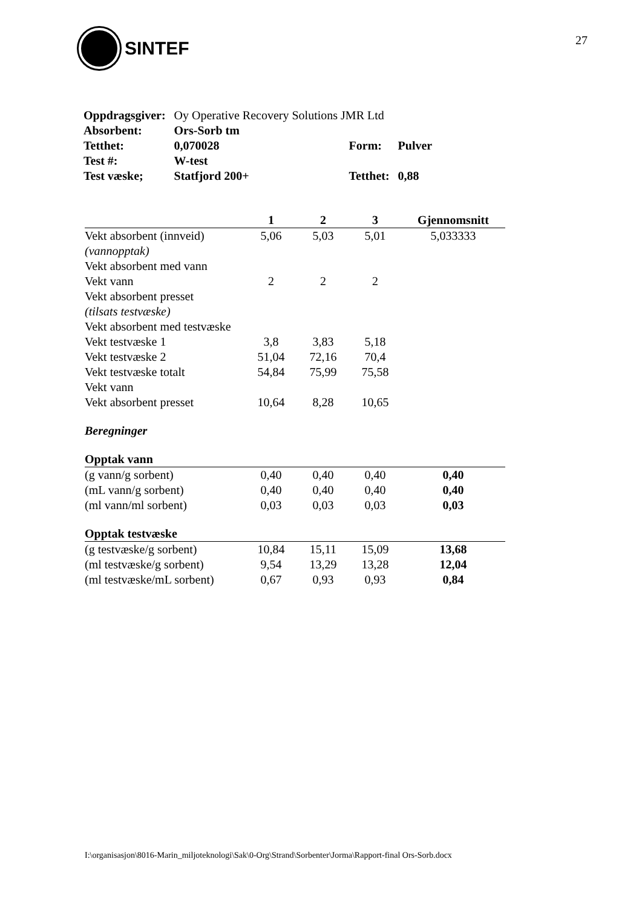SINTEF
27
| Oppdragsgiver: | Oy Operative Recovery Solutions JMR Ltd | | |
| Absorbent: | Ors-Sorb tm | | |
| Tetthet: | 0,070028 | Form: | Pulver |
| Test #: | W-test | | |
| Test væske; | Statfjord 200+ | Tetthet: | 0,88 |
| | 1 | 2 | 3 | Gjennomsnitt |
| --- | --- | --- | --- | --- |
| Vekt absorbent (innveid) | 5,06 | 5,03 | 5,01 | 5,033333 |
| (vannopptak) | | | | |
| Vekt absorbent med vann | | | | |
| Vekt vann | 2 | 2 | 2 | |
| Vekt absorbent presset | | | | |
| (tilsats testvæske) | | | | |
| Vekt absorbent med testvæske | | | | |
| Vekt testvæske 1 | 3,8 | 3,83 | 5,18 | |
| Vekt testvæske 2 | 51,04 | 72,16 | 70,4 | |
| Vekt testvæske totalt | 54,84 | 75,99 | 75,58 | |
| Vekt vann | | | | |
| Vekt absorbent presset | 10,64 | 8,28 | 10,65 | |
| Beregninger | | | | |
| Opptak vann | | | | |
| (g vann/g sorbent) | 0,40 | 0,40 | 0,40 | 0,40 |
| (mL vann/g sorbent) | 0,40 | 0,40 | 0,40 | 0,40 |
| (ml vann/ml sorbent) | 0,03 | 0,03 | 0,03 | 0,03 |
| Opptak testvæske | | | | |
| (g testvæske/g sorbent) | 10,84 | 15,11 | 15,09 | 13,68 |
| (ml testvæske/g sorbent) | 9,54 | 13,29 | 13,28 | 12,04 |
| (ml testvæske/mL sorbent) | 0,67 | 0,93 | 0,93 | 0,84 |
I:\organisasjon\8016-Marin_miljoteknologi\Sak\0-Org\Strand\Sorbenter\Jorma\Rapport-final Ors-Sorb.docx